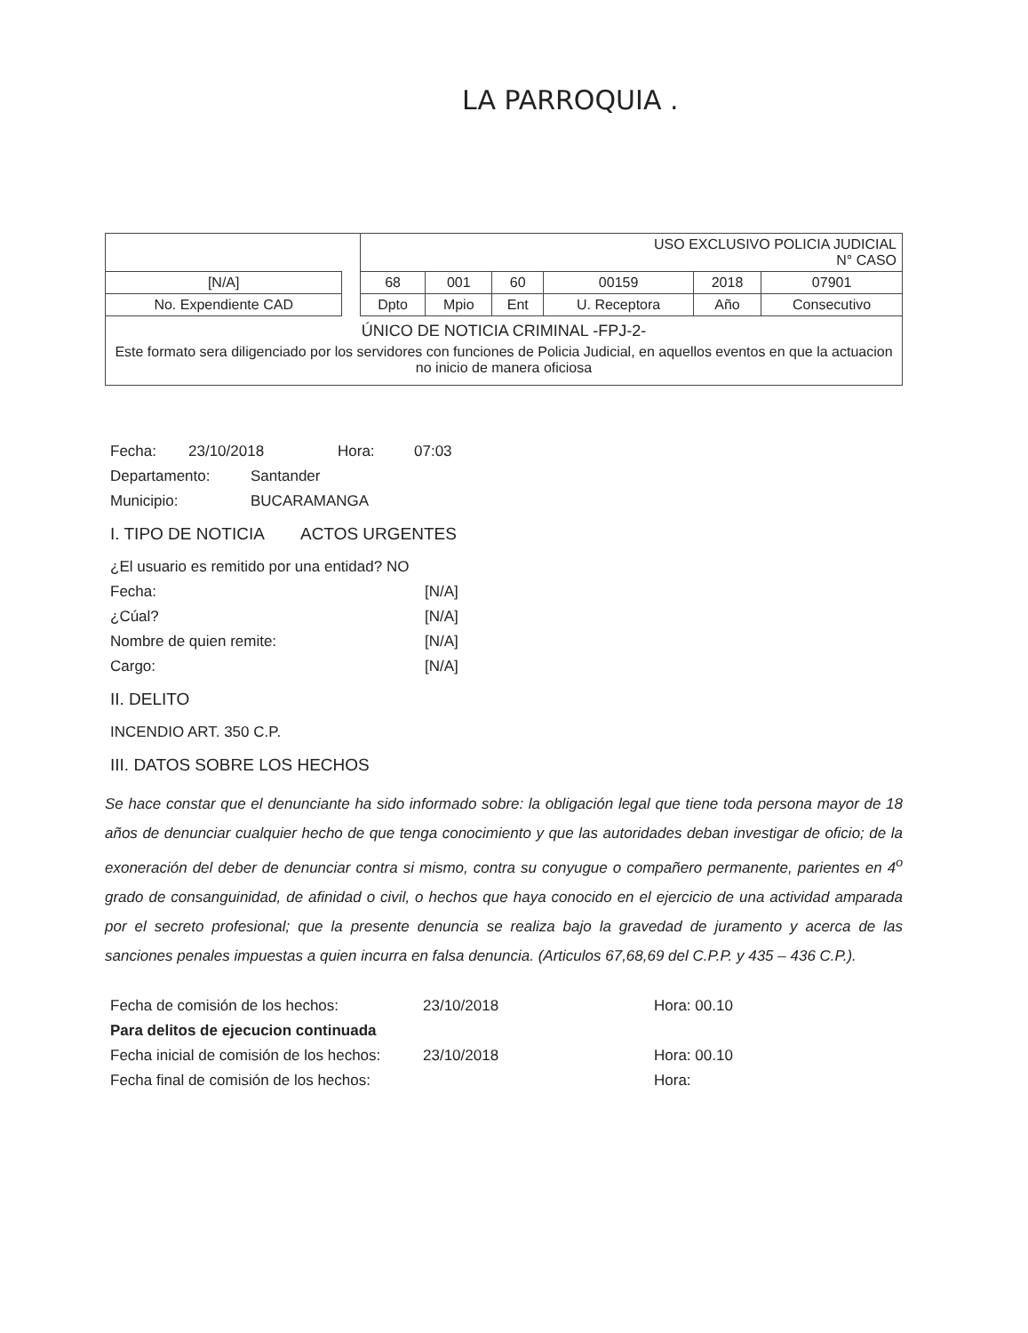LA PARROQUIA .
| | | USO EXCLUSIVO POLICIA JUDICIAL N° CASO | | | | | |
| [N/A] | | 68 | 001 | 60 | 00159 | 2018 | 07901 |
| No. Expendiente CAD | | Dpto | Mpio | Ent | U. Receptora | Año | Consecutivo |
ÚNICO DE NOTICIA CRIMINAL -FPJ-2-
Este formato sera diligenciado por los servidores con funciones de Policia Judicial, en aquellos eventos en que la actuacion no inicio de manera oficiosa
Fecha: 23/10/2018 Hora: 07:03
Departamento: Santander
Municipio: BUCARAMANGA
I. TIPO DE NOTICIA ACTOS URGENTES
¿El usuario es remitido por una entidad? NO
Fecha: [N/A]
¿Cúal? [N/A]
Nombre de quien remite: [N/A]
Cargo: [N/A]
II. DELITO
INCENDIO ART. 350 C.P.
III. DATOS SOBRE LOS HECHOS
Se hace constar que el denunciante ha sido informado sobre: la obligación legal que tiene toda persona mayor de 18 años de denunciar cualquier hecho de que tenga conocimiento y que las autoridades deban investigar de oficio; de la exoneración del deber de denunciar contra si mismo, contra su conyugue o compañero permanente, parientes en 4<sup>o</sup> grado de consanguinidad, de afinidad o civil, o hechos que haya conocido en el ejercicio de una actividad amparada por el secreto profesional; que la presente denuncia se realiza bajo la gravedad de juramento y acerca de las sanciones penales impuestas a quien incurra en falsa denuncia. (Articulos 67,68,69 del C.P.P. y 435 – 436 C.P.).
Fecha de comisión de los hechos: 23/10/2018 Hora: 00.10
Para delitos de ejecucion continuada
Fecha inicial de comisión de los hechos: 23/10/2018 Hora: 00.10
Fecha final de comisión de los hechos: Hora: